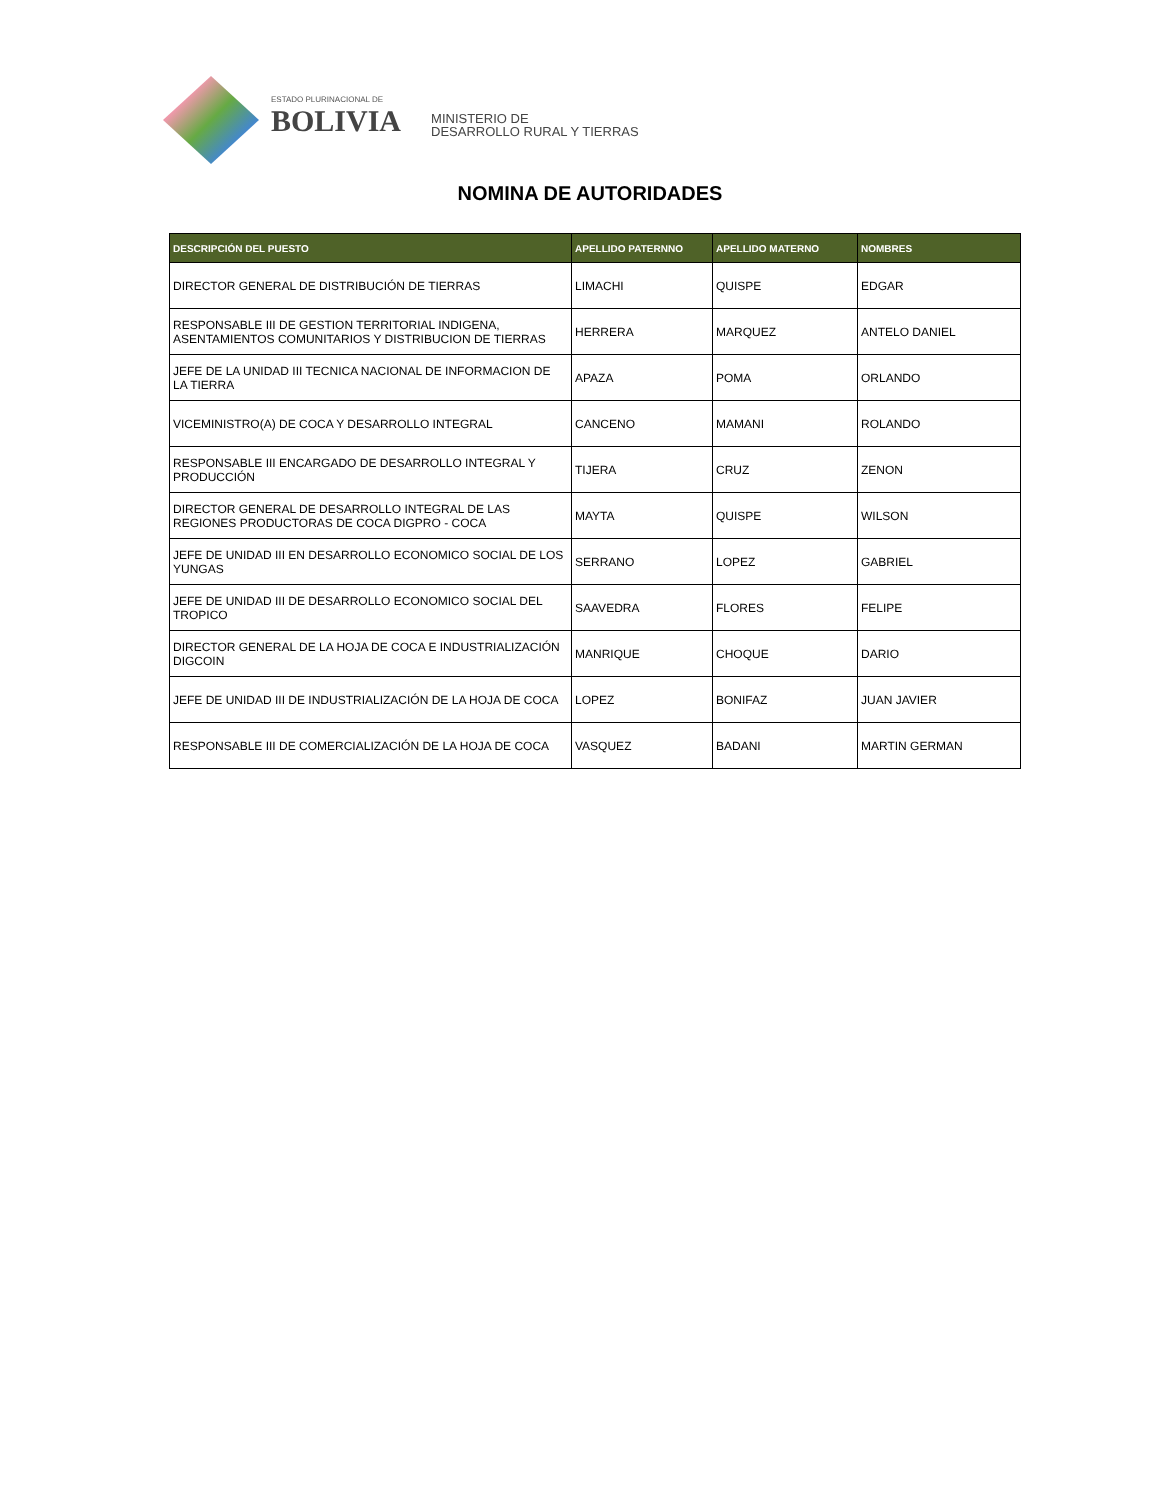ESTADO PLURINACIONAL DE
BOLIVIA
MINISTERIO DE
DESARROLLO RURAL Y TIERRAS
NOMINA DE AUTORIDADES
| DESCRIPCIÓN DEL PUESTO | APELLIDO PATERNNO | APELLIDO MATERNO | NOMBRES |
| --- | --- | --- | --- |
| DIRECTOR GENERAL DE DISTRIBUCIÓN DE TIERRAS | LIMACHI | QUISPE | EDGAR |
| RESPONSABLE III DE GESTION TERRITORIAL INDIGENA, ASENTAMIENTOS COMUNITARIOS Y DISTRIBUCION DE TIERRAS | HERRERA | MARQUEZ | ANTELO DANIEL |
| JEFE DE LA UNIDAD III TECNICA NACIONAL DE INFORMACION DE LA TIERRA | APAZA | POMA | ORLANDO |
| VICEMINISTRO(A) DE COCA Y DESARROLLO INTEGRAL | CANCENO | MAMANI | ROLANDO |
| RESPONSABLE III ENCARGADO DE DESARROLLO INTEGRAL Y PRODUCCIÓN | TIJERA | CRUZ | ZENON |
| DIRECTOR GENERAL DE DESARROLLO INTEGRAL DE LAS REGIONES PRODUCTORAS DE COCA DIGPRO - COCA | MAYTA | QUISPE | WILSON |
| JEFE DE UNIDAD III EN DESARROLLO ECONOMICO SOCIAL DE LOS YUNGAS | SERRANO | LOPEZ | GABRIEL |
| JEFE DE UNIDAD III DE DESARROLLO ECONOMICO SOCIAL DEL TROPICO | SAAVEDRA | FLORES | FELIPE |
| DIRECTOR GENERAL DE LA HOJA DE COCA E INDUSTRIALIZACIÓN DIGCOIN | MANRIQUE | CHOQUE | DARIO |
| JEFE DE UNIDAD III DE INDUSTRIALIZACIÓN DE LA HOJA DE COCA | LOPEZ | BONIFAZ | JUAN JAVIER |
| RESPONSABLE III DE COMERCIALIZACIÓN DE LA HOJA DE COCA | VASQUEZ | BADANI | MARTIN GERMAN |